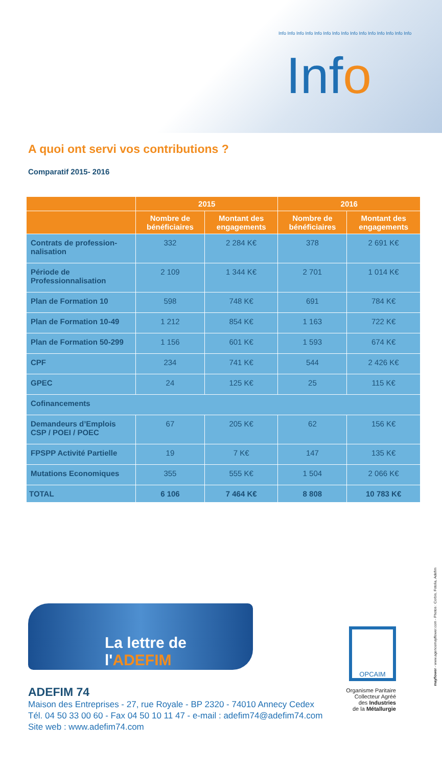Info Info Info Info Info Info Info Info Info Info Info Info Info Info Info
Info
A quoi ont servi vos contributions ?
Comparatif 2015- 2016
| | 2015 | | 2016 | |
| --- | --- | --- | --- | --- |
| | Nombre de bénéficiaires | Montant des engagements | Nombre de bénéficiaires | Montant des engagements |
| Contrats de profession-nalisation | 332 | 2 284 K€ | 378 | 2 691 K€ |
| Période de Professionnalisation | 2 109 | 1 344 K€ | 2 701 | 1 014 K€ |
| Plan de Formation 10 | 598 | 748 K€ | 691 | 784 K€ |
| Plan de Formation 10-49 | 1 212 | 854 K€ | 1 163 | 722 K€ |
| Plan de Formation 50-299 | 1 156 | 601 K€ | 1 593 | 674 K€ |
| CPF | 234 | 741 K€ | 544 | 2 426 K€ |
| GPEC | 24 | 125 K€ | 25 | 115 K€ |
| Cofinancements | | | | |
| Demandeurs d’Emplois CSP / POEI / POEC | 67 | 205 K€ | 62 | 156 K€ |
| FPSPP Activité Partielle | 19 | 7 K€ | 147 | 135 K€ |
| Mutations Economiques | 355 | 555 K€ | 1 504 | 2 066 K€ |
| TOTAL | 6 106 | 7 464 K€ | 8 808 | 10 783 K€ |
La lettre de l'ADEFIM
OPCAIM
Organisme Paritaire
Collecteur Agréé
des Industries
de la Métallurgie
ADEFIM 74
Maison des Entreprises - 27, rue Royale - BP 2320 - 74010 Annecy Cedex
Tél. 04 50 33 00 60 - Fax 04 50 10 11 47 - e-mail : adefim74@adefim74.com
Site web : www.adefim74.com
mayflower - www.agencemayflower.com - Photos : Corbis, Fotolia, Adefim